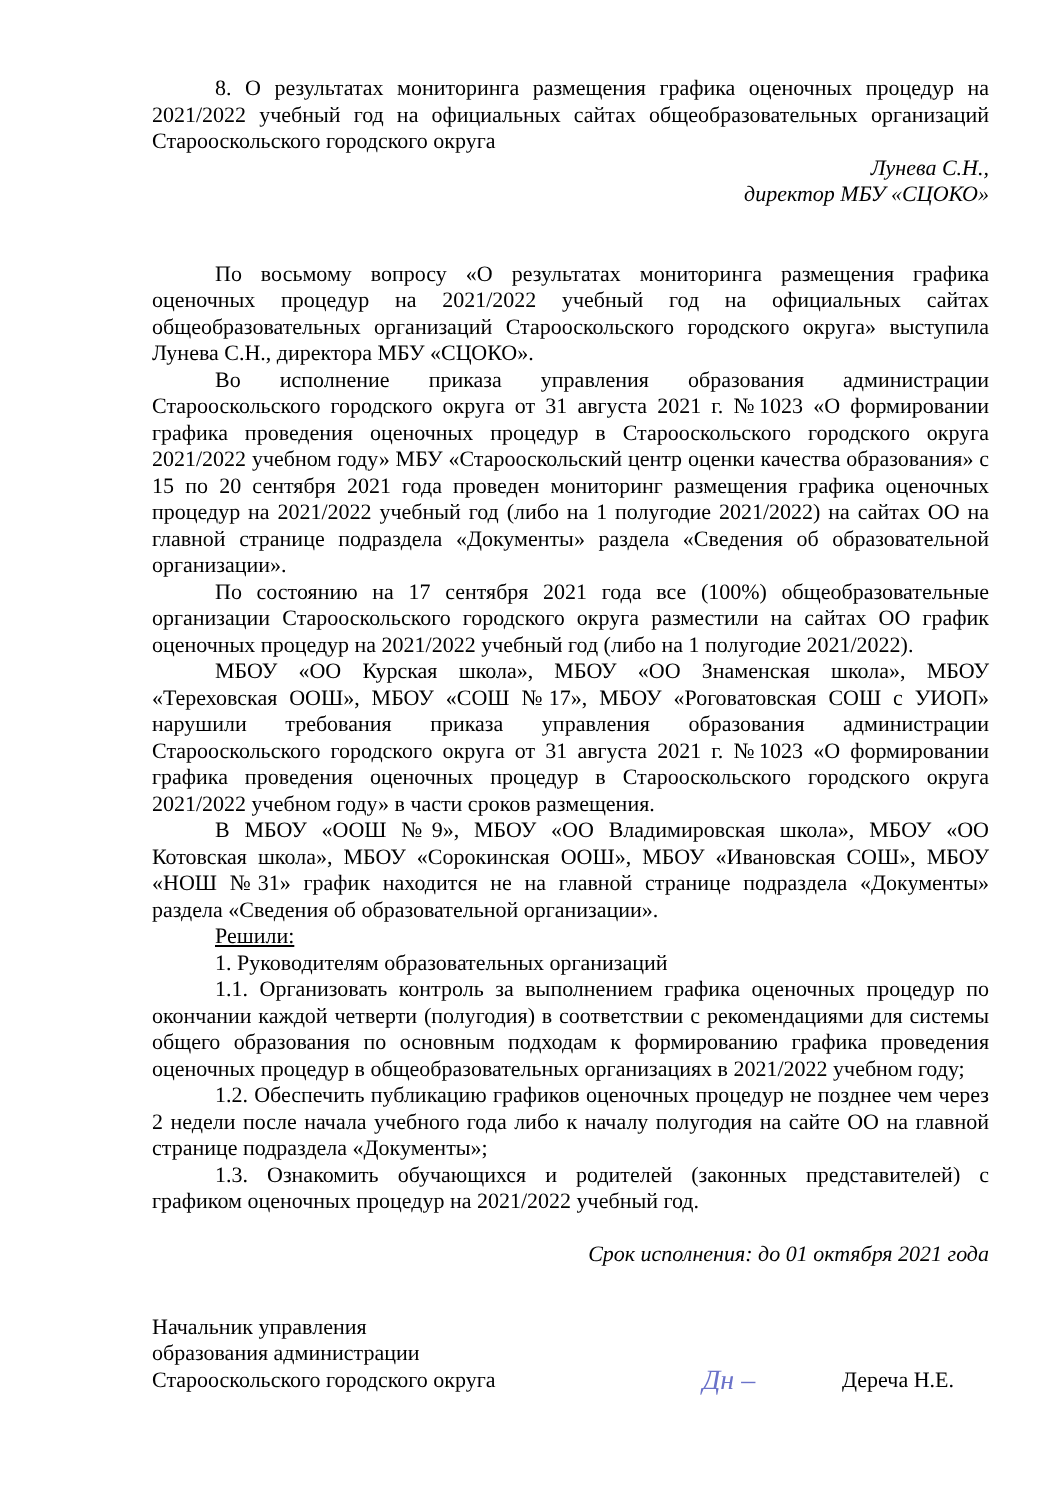8. О результатах мониторинга размещения графика оценочных процедур на 2021/2022 учебный год на официальных сайтах общеобразовательных организаций Старооскольского городского округа
Лунева С.Н.,
директор МБУ «СЦОКО»
По восьмому вопросу «О результатах мониторинга размещения графика оценочных процедур на 2021/2022 учебный год на официальных сайтах общеобразовательных организаций Старооскольского городского округа» выступила Лунева С.Н., директора МБУ «СЦОКО».
Во исполнение приказа управления образования администрации Старооскольского городского округа от 31 августа 2021 г. №1023 «О формировании графика проведения оценочных процедур в Старооскольского городского округа 2021/2022 учебном году» МБУ «Старооскольский центр оценки качества образования» с 15 по 20 сентября 2021 года проведен мониторинг размещения графика оценочных процедур на 2021/2022 учебный год (либо на 1 полугодие 2021/2022) на сайтах ОО на главной странице подраздела «Документы» раздела «Сведения об образовательной организации».
По состоянию на 17 сентября 2021 года все (100%) общеобразовательные организации Старооскольского городского округа разместили на сайтах ОО график оценочных процедур на 2021/2022 учебный год (либо на 1 полугодие 2021/2022).
МБОУ «ОО Курская школа», МБОУ «ОО Знаменская школа», МБОУ «Тереховская ООШ», МБОУ «СОШ №17», МБОУ «Роговатовская СОШ с УИОП» нарушили требования приказа управления образования администрации Старооскольского городского округа от 31 августа 2021 г. №1023 «О формировании графика проведения оценочных процедур в Старооскольского городского округа 2021/2022 учебном году» в части сроков размещения.
В МБОУ «ООШ №9», МБОУ «ОО Владимировская школа», МБОУ «ОО Котовская школа», МБОУ «Сорокинская ООШ», МБОУ «Ивановская СОШ», МБОУ «НОШ №31» график находится не на главной странице подраздела «Документы» раздела «Сведения об образовательной организации».
Решили:
1. Руководителям образовательных организаций
1.1. Организовать контроль за выполнением графика оценочных процедур по окончании каждой четверти (полугодия) в соответствии с рекомендациями для системы общего образования по основным подходам к формированию графика проведения оценочных процедур в общеобразовательных организациях в 2021/2022 учебном году;
1.2. Обеспечить публикацию графиков оценочных процедур не позднее чем через 2 недели после начала учебного года либо к началу полугодия на сайте ОО на главной странице подраздела «Документы»;
1.3. Ознакомить обучающихся и родителей (законных представителей) с графиком оценочных процедур на 2021/2022 учебный год.
Срок исполнения: до 01 октября 2021 года
Начальник управления
образования администрации
Старооскольского городского округа
Дн –
Дереча Н.Е.